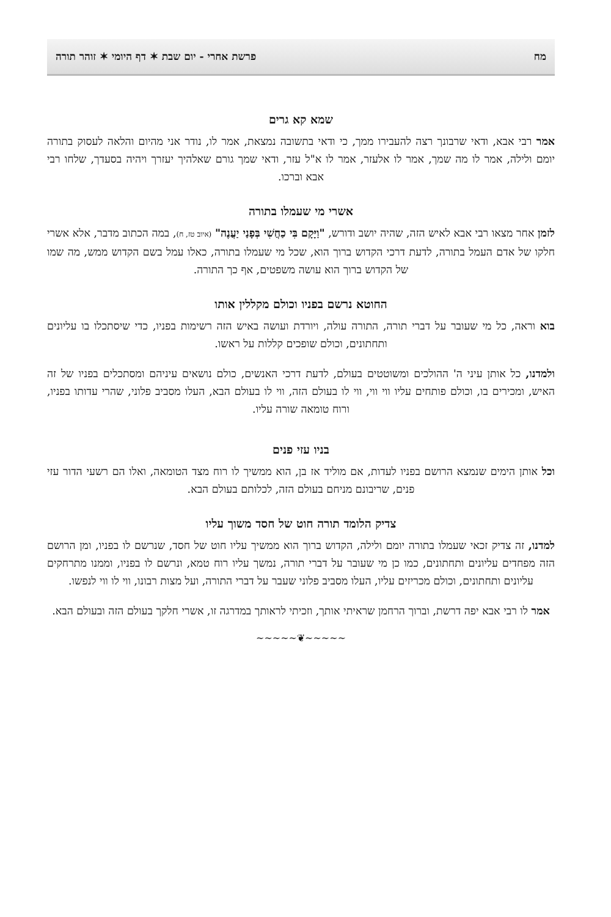מח פרשת אחרי - יום שבת ✶ דף היומי ✶ זוהר תורה
שמא קא גרים
אמר רבי אבא, ודאי שרבונך רצה להעבירו ממך, כי ודאי בתשובה נמצאת, אמר לו, נודר אני מהיום והלאה לעסוק בתורה יומם ולילה, אמר לו מה שמך, אמר לו אלעזר, אמר לו א"ל עזר, ודאי שמך גורם שאלהיך יעזרך ויהיה בסעדך, שלחו רבי אבא וברכו.
אשרי מי שעמלו בתורה
לזמן אחר מצאו רבי אבא לאיש הזה, שהיה יושב ודורש, "וַיָּקָם בִּי כַחֲשִׁי בְּפָנַי יַעֲנֶה" (איוב טז, ח), במה הכתוב מדבר, אלא אשרי חלקו של אדם העמל בתורה, לדעת דרכי הקדוש ברוך הוא, שכל מי שעמלו בתורה, כאלו עמל בשם הקדוש ממש, מה שמו של הקדוש ברוך הוא עושה משפטים, אף כך התורה.
החוטא נרשם בפניו וכולם מקללין אותו
בוא וראה, כל מי שעובר על דברי תורה, התורה עולה, ויורדת ועושה באיש הזה רשימות בפניו, כדי שיסתכלו בו עליונים ותחתונים, וכולם שופכים קללות על ראשו.
ולמדנו, כל אותן עיני ה' ההולכים ומשוטטים בעולם, לדעת דרכי האנשים, כולם נושאים עיניהם ומסתכלים בפניו של זה האיש, ומכירים בו, וכולם פותחים עליו ווי ווי, ווי לו בעולם הזה, ווי לו בעולם הבא, העלו מסביב פלוני, שהרי עדותו בפניו, ורוח טומאה שורה עליו.
בניו עזי פנים
וכל אותן הימים שנמצא הרושם בפניו לעדות, אם מוליד אז בן, הוא ממשיך לו רוח מצד הטומאה, ואלו הם רשעי הדור עזי פנים, שריבונם מניחם בעולם הזה, לכלותם בעולם הבא.
צדיק הלומד תורה חוט של חסד משוך עליו
למדנו, זה צדיק זכאי שעמלו בתורה יומם ולילה, הקדוש ברוך הוא ממשיך עליו חוט של חסד, שנרשם לו בפניו, ומן הרושם הזה מפחדים עליונים ותחתונים, כמו כן מי שעובר על דברי תורה, נמשך עליו רוח טמא, ונרשם לו בפניו, וממנו מתרחקים עליונים ותחתונים, וכולם מכריזים עליו, העלו מסביב פלוני שעבר על דברי התורה, ועל מצות רבונו, ווי לו ווי לנפשו.
אמר לו רבי אבא יפה דרשת, וברוך הרחמן שראיתי אותך, וזכיתי לראותך במדרגה זו, אשרי חלקך בעולם הזה ובעולם הבא.
~~~~~❦~~~~~